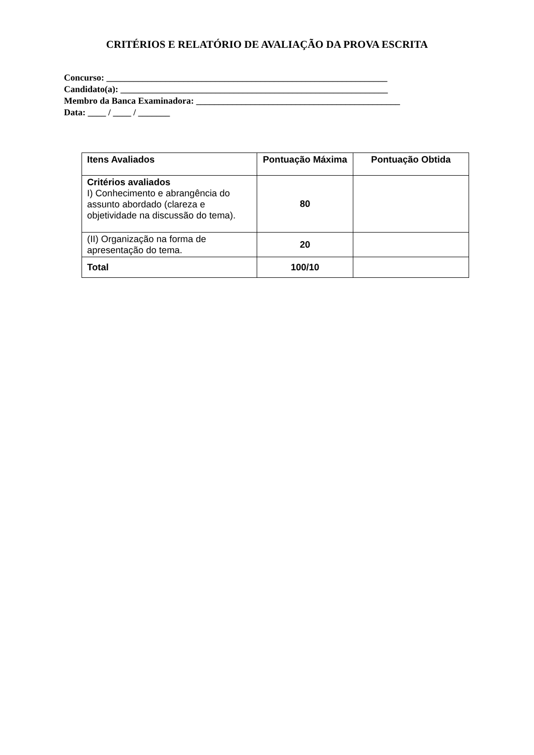CRITÉRIOS E RELATÓRIO DE AVALIAÇÃO DA PROVA ESCRITA
Concurso: ______________________________________________________________
Candidato(a): ___________________________________________________________
Membro da Banca Examinadora: _____________________________________________
Data: ____ / ____ / _______
| Itens Avaliados | Pontuação Máxima | Pontuação Obtida |
| --- | --- | --- |
| Critérios avaliados I) Conhecimento e abrangência do assunto abordado (clareza e objetividade na discussão do tema). | 80 | |
| (II) Organização na forma de apresentação do tema. | 20 | |
| Total | 100/10 | |